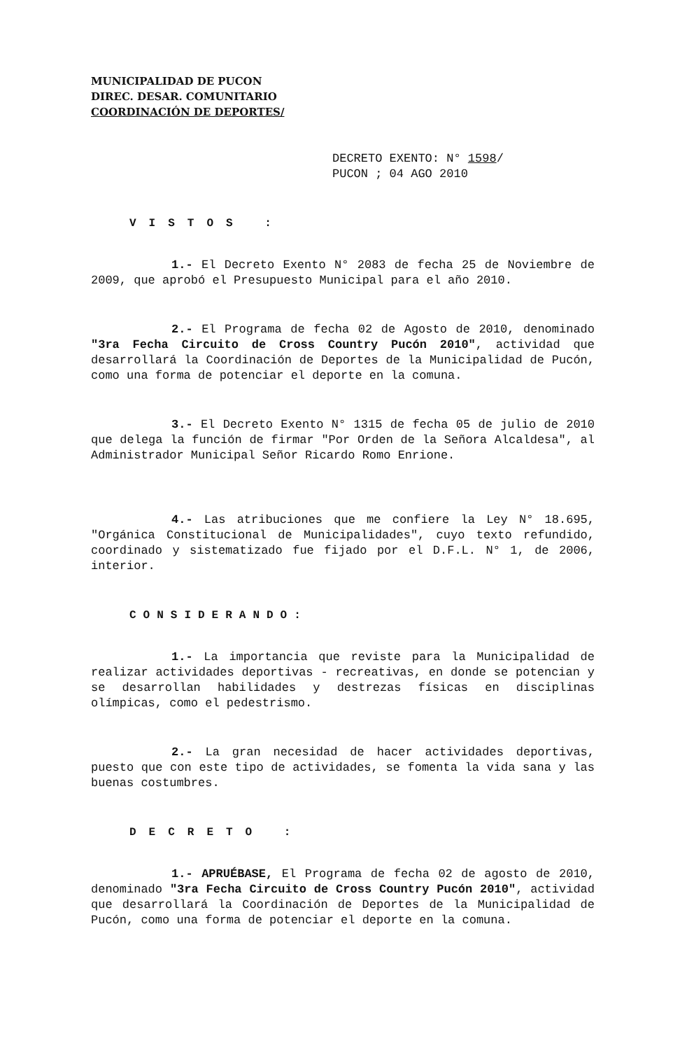MUNICIPALIDAD DE PUCON
DIREC. DESAR. COMUNITARIO
COORDINACIÓN DE DEPORTES/
DECRETO EXENTO: N° 1598/
PUCON ; 04 AGO 2010
VISTOS :
1.- El Decreto Exento N° 2083 de fecha 25 de Noviembre de 2009, que aprobó el Presupuesto Municipal para el año 2010.
2.- El Programa de fecha 02 de Agosto de 2010, denominado "3ra Fecha Circuito de Cross Country Pucón 2010", actividad que desarrollará la Coordinación de Deportes de la Municipalidad de Pucón, como una forma de potenciar el deporte en la comuna.
3.- El Decreto Exento N° 1315 de fecha 05 de julio de 2010 que delega la función de firmar "Por Orden de la Señora Alcaldesa", al Administrador Municipal Señor Ricardo Romo Enrione.
4.- Las atribuciones que me confiere la Ley N° 18.695, "Orgánica Constitucional de Municipalidades", cuyo texto refundido, coordinado y sistematizado fue fijado por el D.F.L. N° 1, de 2006, interior.
CONSIDERANDO:
1.- La importancia que reviste para la Municipalidad de realizar actividades deportivas - recreativas, en donde se potencian y se desarrollan habilidades y destrezas físicas en disciplinas olímpicas, como el pedestrismo.
2.- La gran necesidad de hacer actividades deportivas, puesto que con este tipo de actividades, se fomenta la vida sana y las buenas costumbres.
DECRETO :
1.- APRUÉBASE, El Programa de fecha 02 de agosto de 2010, denominado "3ra Fecha Circuito de Cross Country Pucón 2010", actividad que desarrollará la Coordinación de Deportes de la Municipalidad de Pucón, como una forma de potenciar el deporte en la comuna.